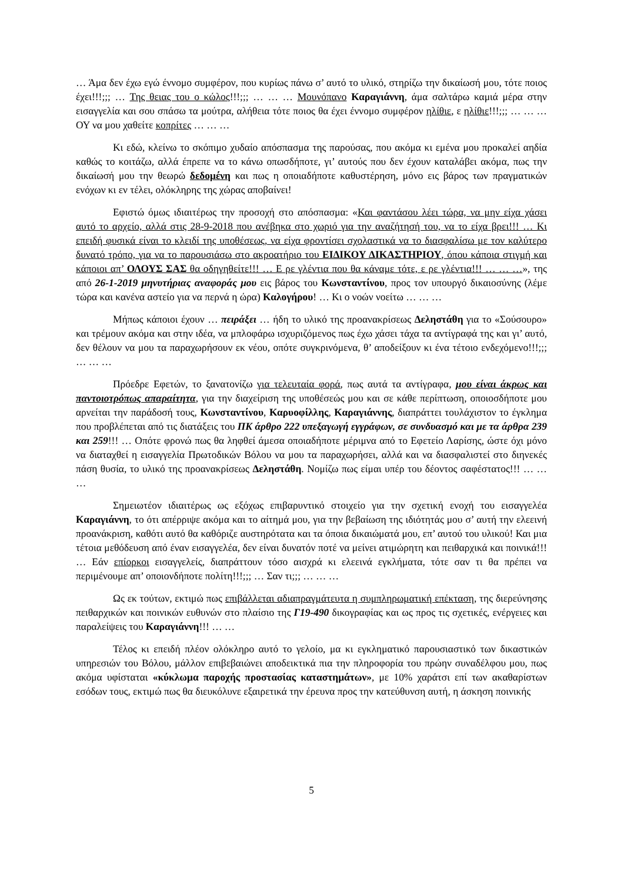… Άμα δεν έχω εγώ έννομο συμφέρον, που κυρίως πάνω σ’ αυτό το υλικό, στηρίζω την δικαίωσή μου, τότε ποιος έχει!!!;;; … Της θειας του ο κώλος!!!;;; … … … Μουνόπανο Καραγιάννη, άμα σαλτάρω καμιά μέρα στην εισαγγελία και σου σπάσω τα μούτρα, αλήθεια τότε ποιος θα έχει έννομο συμφέρον ηλίθιε, ε ηλίθιε!!!;;; … … … ΟΥ να μου χαθείτε κοπρίτες … … …
Κι εδώ, κλείνω το σκόπιμο χυδαίο απόσπασμα της παρούσας, που ακόμα κι εμένα μου προκαλεί αηδία καθώς το κοιτάζω, αλλά έπρεπε να το κάνω οπωσδήποτε, γι’ αυτούς που δεν έχουν καταλάβει ακόμα, πως την δικαίωσή μου την θεωρώ δεδομένη και πως η οποιαδήποτε καθυστέρηση, μόνο εις βάρος των πραγματικών ενόχων κι εν τέλει, ολόκληρης της χώρας αποβαίνει!
Εφιστώ όμως ιδιαιτέρως την προσοχή στο απόσπασμα: «Και φαντάσου λέει τώρα, να μην είχα χάσει αυτό το αρχείο, αλλά στις 28-9-2018 που ανέβηκα στο χωριό για την αναζήτησή του, να το είχα βρει!!! … Κι επειδή φυσικά είναι το κλειδί της υποθέσεως, να είχα φροντίσει σχολαστικά να το διασφαλίσω με τον καλύτερο δυνατό τρόπο, για να το παρουσιάσω στο ακροατήριο του ΕΙΔΙΚΟΥ ΔΙΚΑΣΤΗΡΙΟΥ, όπου κάποια στιγμή και κάποιοι απ’ ΟΛΟΥΣ ΣΑΣ θα οδηγηθείτε!!! … Ε ρε γλέντια που θα κάναμε τότε, ε ρε γλέντια!!! … … …», της από 26-1-2019 μηνυτήριας αναφοράς μου εις βάρος του Κωνσταντίνου, προς τον υπουργό δικαιοσύνης (λέμε τώρα και κανένα αστείο για να περνά η ώρα) Καλογήρου! … Κι ο νοών νοείτω … … …
Μήπως κάποιοι έχουν … πειράξει … ήδη το υλικό της προανακρίσεως Δεληστάθη για το «Σούσουρο» και τρέμουν ακόμα και στην ιδέα, να μπλοφάρω ισχυριζόμενος πως έχω χάσει τάχα τα αντίγραφά της και γι’ αυτό, δεν θέλουν να μου τα παραχωρήσουν εκ νέου, οπότε συγκρινόμενα, θ’ αποδείξουν κι ένα τέτοιο ενδεχόμενο!!!;;; … … …
Πρόεδρε Εφετών, το ξανατονίζω για τελευταία φορά, πως αυτά τα αντίγραφα, μου είναι άκρως και παντοιοτρόπως απαραίτητα, για την διαχείριση της υποθέσεώς μου και σε κάθε περίπτωση, οποιοσδήποτε μου αρνείται την παράδοσή τους, Κωνσταντίνου, Καρυοφίλλης, Καραγιάννης, διαπράττει τουλάχιστον το έγκλημα που προβλέπεται από τις διατάξεις του ΠΚ άρθρο 222 υπεξαγωγή εγγράφων, σε συνδυασμό και με τα άρθρα 239 και 259!!! … Οπότε φρονώ πως θα ληφθεί άμεσα οποιαδήποτε μέριμνα από το Εφετείο Λαρίσης, ώστε όχι μόνο να διαταχθεί η εισαγγελία Πρωτοδικών Βόλου να μου τα παραχωρήσει, αλλά και να διασφαλιστεί στο διηνεκές πάση θυσία, το υλικό της προανακρίσεως Δεληστάθη. Νομίζω πως είμαι υπέρ του δέοντος σαφέστατος!!! … … …
Σημειωτέον ιδιαιτέρως ως εξόχως επιβαρυντικό στοιχείο για την σχετική ενοχή του εισαγγελέα Καραγιάννη, το ότι απέρριψε ακόμα και το αίτημά μου, για την βεβαίωση της ιδιότητάς μου σ’ αυτή την ελεεινή προανάκριση, καθότι αυτό θα καθόριζε αυστηρότατα και τα όποια δικαιώματά μου, επ’ αυτού του υλικού! Και μια τέτοια μεθόδευση από έναν εισαγγελέα, δεν είναι δυνατόν ποτέ να μείνει ατιμώρητη και πειθαρχικά και ποινικά!!! … Εάν επίορκοι εισαγγελείς, διαπράττουν τόσο αισχρά κι ελεεινά εγκλήματα, τότε σαν τι θα πρέπει να περιμένουμε απ’ οποιονδήποτε πολίτη!!!;;; … Σαν τι;;; … … …
Ως εκ τούτων, εκτιμώ πως επιβάλλεται αδιαπραγμάτευτα η συμπληρωματική επέκταση, της διερεύνησης πειθαρχικών και ποινικών ευθυνών στο πλαίσιο της Γ19-490 δικογραφίας και ως προς τις σχετικές, ενέργειες και παραλείψεις του Καραγιάννη!!! … …
Τέλος κι επειδή πλέον ολόκληρο αυτό το γελοίο, μα κι εγκληματικό παρουσιαστικό των δικαστικών υπηρεσιών του Βόλου, μάλλον επιβεβαιώνει αποδεικτικά πια την πληροφορία του πρώην συναδέλφου μου, πως ακόμα υφίσταται «κύκλωμα παροχής προστασίας καταστημάτων», με 10% χαράτσι επί των ακαθαρίστων εσόδων τους, εκτιμώ πως θα διευκόλυνε εξαιρετικά την έρευνα προς την κατεύθυνση αυτή, η άσκηση ποινικής
5